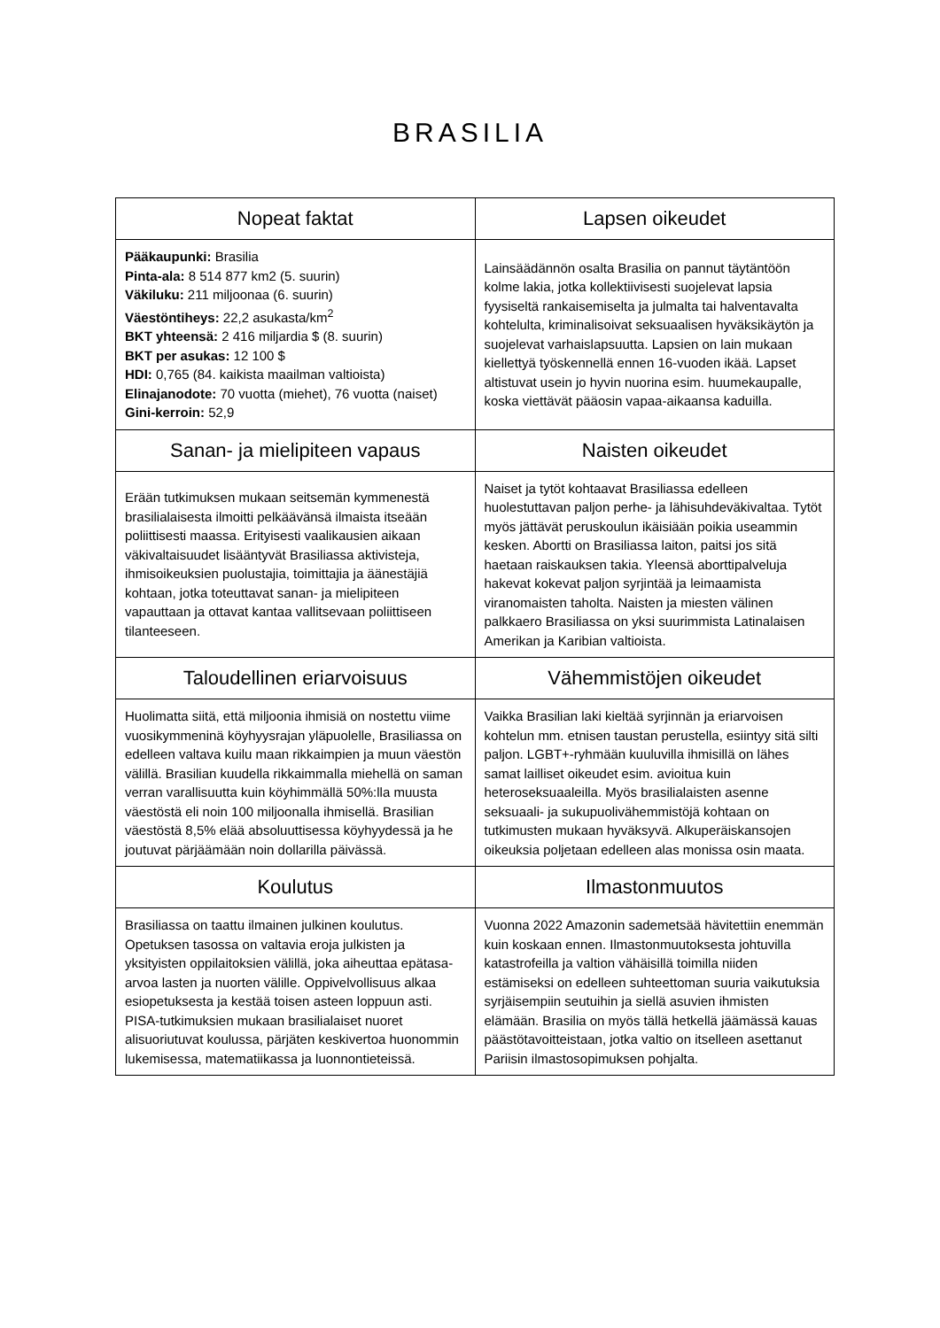BRASILIA
| Nopeat faktat | Lapsen oikeudet |
| --- | --- |
| Pääkaupunki: Brasilia Pinta-ala: 8 514 877 km2 (5. suurin) Väkiluku: 211 miljoonaa (6. suurin) Väestöntiheys: 22,2 asukasta/km<sup>2</sup> BKT yhteensä: 2 416 miljardia $ (8. suurin) BKT per asukas: 12 100 $ HDI: 0,765 (84. kaikista maailman valtioista) Elinajanodote: 70 vuotta (miehet), 76 vuotta (naiset) Gini-kerroin: 52,9 | Lainsäädännön osalta Brasilia on pannut täytäntöön kolme lakia, jotka kollektiivisesti suojelevat lapsia fyysiseltä rankaisemiselta ja julmalta tai halventavalta kohtelulta, kriminalisoivat seksuaalisen hyväksikäytön ja suojelevat varhaislapsuutta. Lapsien on lain mukaan kiellettyä työskennellä ennen 16-vuoden ikää. Lapset altistuvat usein jo hyvin nuorina esim. huumekaupalle, koska viettävät pääosin vapaa-aikaansa kaduilla. |
| Sanan- ja mielipiteen vapaus | Naisten oikeudet |
| Erään tutkimuksen mukaan seitsemän kymmenestä brasilialaisesta ilmoitti pelkäävänsä ilmaista itseään poliittisesti maassa. Erityisesti vaalikausien aikaan väkivaltaisuudet lisääntyvät Brasiliassa aktivisteja, ihmisoikeuksien puolustajia, toimittajia ja äänestäjiä kohtaan, jotka toteuttavat sanan- ja mielipiteen vapauttaan ja ottavat kantaa vallitsevaan poliittiseen tilanteeseen. | Naiset ja tytöt kohtaavat Brasiliassa edelleen huolestuttavan paljon perhe- ja lähisuhdeväkivaltaa. Tytöt myös jättävät peruskoulun ikäisiään poikia useammin kesken. Abortti on Brasiliassa laiton, paitsi jos sitä haetaan raiskauksen takia. Yleensä aborttipalveluja hakevat kokevat paljon syrjintää ja leimaamista viranomaisten taholta. Naisten ja miesten välinen palkkaero Brasiliassa on yksi suurimmista Latinalaisen Amerikan ja Karibian valtioista. |
| Taloudellinen eriarvoisuus | Vähemmistöjen oikeudet |
| Huolimatta siitä, että miljoonia ihmisiä on nostettu viime vuosikymmeninä köyhyysrajan yläpuolelle, Brasiliassa on edelleen valtava kuilu maan rikkaimpien ja muun väestön välillä. Brasilian kuudella rikkaimmalla miehellä on saman verran varallisuutta kuin köyhimmällä 50%:lla muusta väestöstä eli noin 100 miljoonalla ihmisellä. Brasilian väestöstä 8,5% elää absoluuttisessa köyhyydessä ja he joutuvat pärjäämään noin dollarilla päivässä. | Vaikka Brasilian laki kieltää syrjinnän ja eriarvoisen kohtelun mm. etnisen taustan perustella, esiintyy sitä silti paljon. LGBT+-ryhmään kuuluvilla ihmisillä on lähes samat lailliset oikeudet esim. avioitua kuin heteroseksuaaleilla. Myös brasilialaisten asenne seksuaali- ja sukupuolivähemmistöjä kohtaan on tutkimusten mukaan hyväksyvä. Alkuperäiskansojen oikeuksia poljetaan edelleen alas monissa osin maata. |
| Koulutus | Ilmastonmuutos |
| Brasiliassa on taattu ilmainen julkinen koulutus. Opetuksen tasossa on valtavia eroja julkisten ja yksityisten oppilaitoksien välillä, joka aiheuttaa epätasa-arvoa lasten ja nuorten välille. Oppivelvollisuus alkaa esiopetuksesta ja kestää toisen asteen loppuun asti. PISA-tutkimuksien mukaan brasilialaiset nuoret alisuoriutuvat koulussa, pärjäten keskivertoa huonommin lukemisessa, matematiikassa ja luonnontieteissä. | Vuonna 2022 Amazonin sademetsää hävitettiin enemmän kuin koskaan ennen. Ilmastonmuutoksesta johtuvilla katastrofeilla ja valtion vähäisillä toimilla niiden estämiseksi on edelleen suhteettoman suuria vaikutuksia syrjäisempiin seutuihin ja siellä asuvien ihmisten elämään. Brasilia on myös tällä hetkellä jäämässä kauas päästötavoitteistaan, jotka valtio on itselleen asettanut Pariisin ilmastosopimuksen pohjalta. |